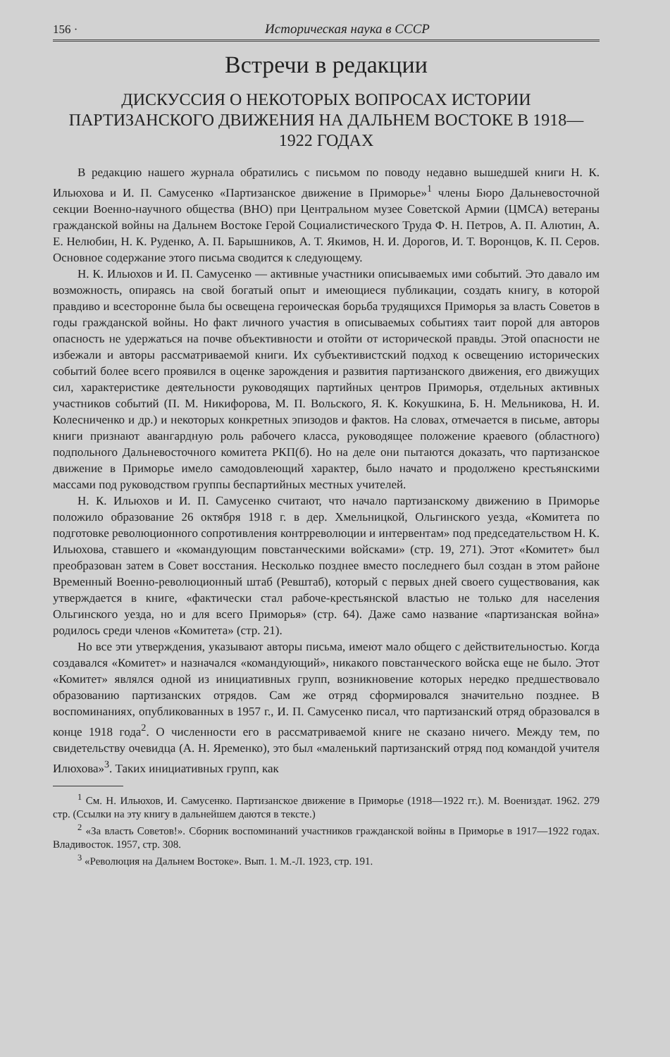156 · Историческая наука в СССР
Встречи в редакции
ДИСКУССИЯ О НЕКОТОРЫХ ВОПРОСАХ ИСТОРИИ ПАРТИЗАНСКОГО ДВИЖЕНИЯ НА ДАЛЬНЕМ ВОСТОКЕ В 1918—1922 ГОДАХ
В редакцию нашего журнала обратились с письмом по поводу недавно вышедшей книги Н. К. Ильюхова и И. П. Самусенко «Партизанское движение в Приморье»<sup>1</sup> члены Бюро Дальневосточной секции Военно-научного общества (ВНО) при Центральном музее Советской Армии (ЦМСА) ветераны гражданской войны на Дальнем Востоке Герой Социалистического Труда Ф. Н. Петров, А. П. Алютин, А. Е. Нелюбин, Н. К. Руденко, А. П. Барышников, А. Т. Якимов, Н. И. Дорогов, И. Т. Воронцов, К. П. Серов. Основное содержание этого письма сводится к следующему.
Н. К. Ильюхов и И. П. Самусенко — активные участники описываемых ими событий. Это давало им возможность, опираясь на свой богатый опыт и имеющиеся публикации, создать книгу, в которой правдиво и всесторонне была бы освещена героическая борьба трудящихся Приморья за власть Советов в годы гражданской войны. Но факт личного участия в описываемых событиях таит порой для авторов опасность не удержаться на почве объективности и отойти от исторической правды. Этой опасности не избежали и авторы рассматриваемой книги. Их субъективистский подход к освещению исторических событий более всего проявился в оценке зарождения и развития партизанского движения, его движущих сил, характеристике деятельности руководящих партийных центров Приморья, отдельных активных участников событий (П. М. Никифорова, М. П. Вольского, Я. К. Кокушкина, Б. Н. Мельникова, Н. И. Колесниченко и др.) и некоторых конкретных эпизодов и фактов. На словах, отмечается в письме, авторы книги признают авангардную роль рабочего класса, руководящее положение краевого (областного) подпольного Дальневосточного комитета РКП(б). Но на деле они пытаются доказать, что партизанское движение в Приморье имело самодовлеющий характер, было начато и продолжено крестьянскими массами под руководством группы беспартийных местных учителей.
Н. К. Ильюхов и И. П. Самусенко считают, что начало партизанскому движению в Приморье положило образование 26 октября 1918 г. в дер. Хмельницкой, Ольгинского уезда, «Комитета по подготовке революционного сопротивления контрреволюции и интервентам» под председательством Н. К. Ильюхова, ставшего и «командующим повстанческими войсками» (стр. 19, 271). Этот «Комитет» был преобразован затем в Совет восстания. Несколько позднее вместо последнего был создан в этом районе Временный Военно-революционный штаб (Ревштаб), который с первых дней своего существования, как утверждается в книге, «фактически стал рабоче-крестьянской властью не только для населения Ольгинского уезда, но и для всего Приморья» (стр. 64). Даже само название «партизанская война» родилось среди членов «Комитета» (стр. 21).
Но все эти утверждения, указывают авторы письма, имеют мало общего с действительностью. Когда создавался «Комитет» и назначался «командующий», никакого повстанческого войска еще не было. Этот «Комитет» являлся одной из инициативных групп, возникновение которых нередко предшествовало образованию партизанских отрядов. Сам же отряд сформировался значительно позднее. В воспоминаниях, опубликованных в 1957 г., И. П. Самусенко писал, что партизанский отряд образовался в конце 1918 года<sup>2</sup>. О численности его в рассматриваемой книге не сказано ничего. Между тем, по свидетельству очевидца (А. Н. Яременко), это был «маленький партизанский отряд под командой учителя Илюхова»<sup>3</sup>. Таких инициативных групп, как
<sup>1</sup> См. Н. Ильюхов, И. Самусенко. Партизанское движение в Приморье (1918—1922 гг.). М. Воениздат. 1962. 279 стр. (Ссылки на эту книгу в дальнейшем даются в тексте.)
<sup>2</sup> «За власть Советов!». Сборник воспоминаний участников гражданской войны в Приморье в 1917—1922 годах. Владивосток. 1957, стр. 308.
<sup>3</sup> «Революция на Дальнем Востоке». Вып. 1. М.-Л. 1923, стр. 191.